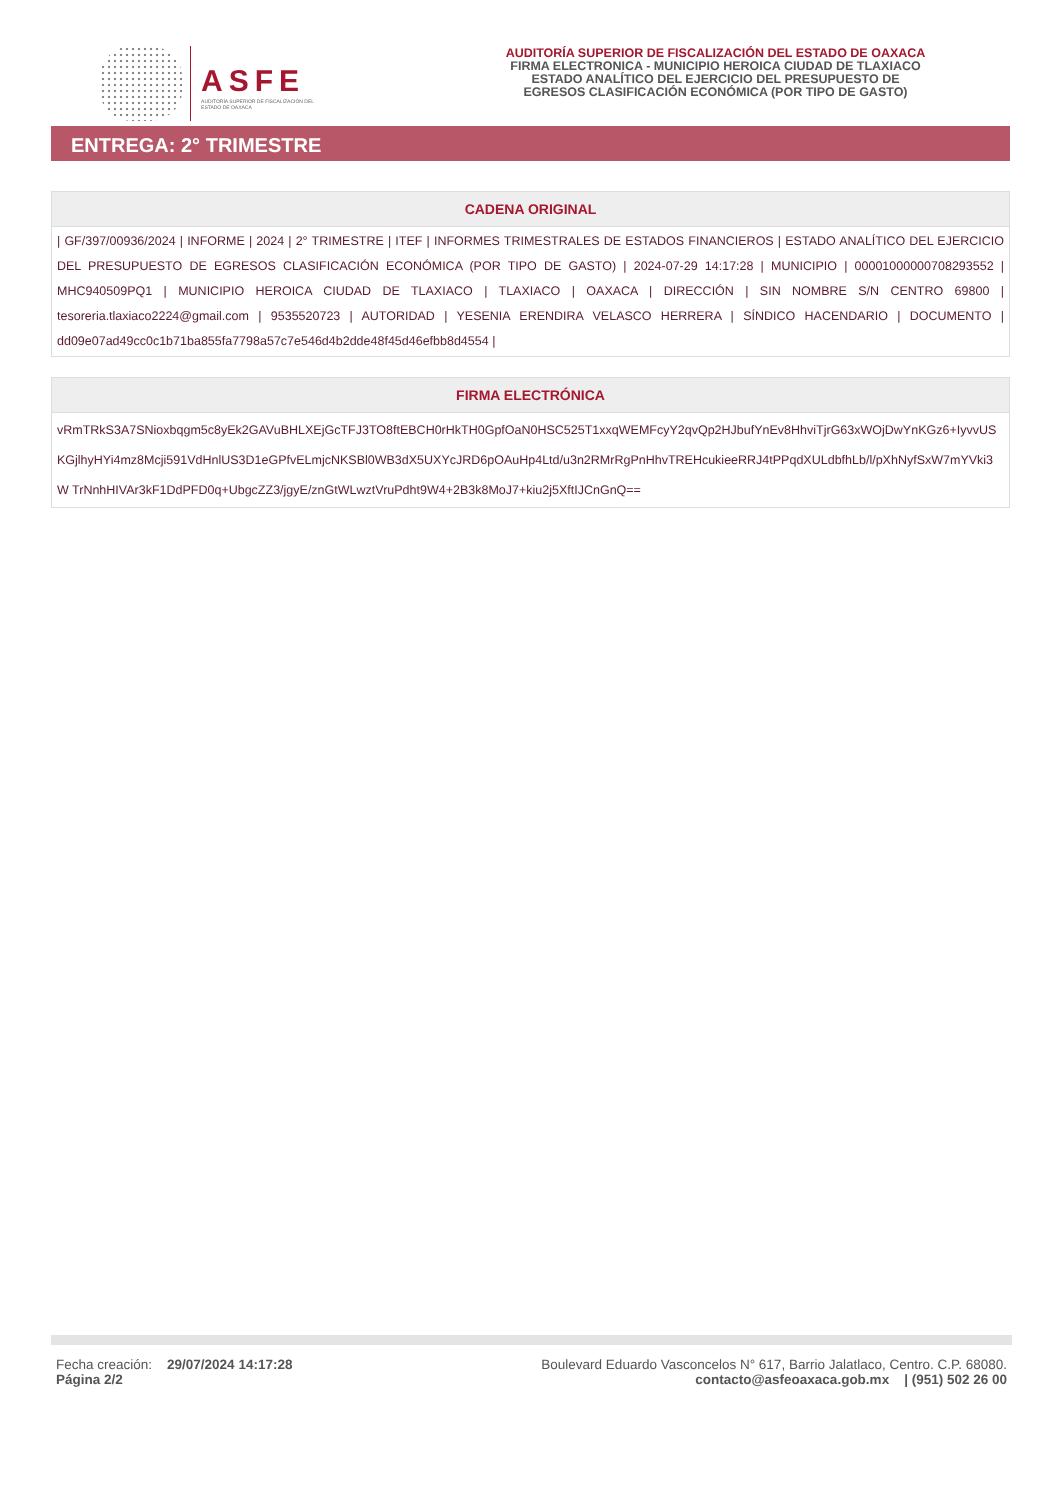ASFE
AUDITORÍA SUPERIOR DE FISCALIZACIÓN DEL ESTADO DE OAXACA
AUDITORÍA SUPERIOR DE FISCALIZACIÓN DEL ESTADO DE OAXACA
FIRMA ELECTRONICA - MUNICIPIO HEROICA CIUDAD DE TLAXIACO
ESTADO ANALÍTICO DEL EJERCICIO DEL PRESUPUESTO DE
EGRESOS CLASIFICACIÓN ECONÓMICA (POR TIPO DE GASTO)
ENTREGA: 2° TRIMESTRE
| CADENA ORIGINAL |
| --- |
| / GF/397/00936/2024 / INFORME / 2024 / 2° TRIMESTRE / ITEF / INFORMES TRIMESTRALES DE ESTADOS FINANCIEROS / ESTADO ANALÍTICO DEL EJERCICIO DEL PRESUPUESTO DE EGRESOS CLASIFICACIÓN ECONÓMICA (POR TIPO DE GASTO) / 2024-07-29 14:17:28 / MUNICIPIO / 00001000000708293552 / MHC940509PQ1 / MUNICIPIO HEROICA CIUDAD DE TLAXIACO / TLAXIACO / OAXACA / DIRECCIÓN / SIN NOMBRE S/N CENTRO 69800 / tesoreria.tlaxiaco2224@gmail.com / 9535520723 / AUTORIDAD / YESENIA ERENDIRA VELASCO HERRERA / SÍNDICO HACENDARIO / DOCUMENTO / dd09e07ad49cc0c1b71ba855fa7798a57c7e546d4b2dde48f45d46efbb8d4554 / |
| FIRMA ELECTRÓNICA |
| --- |
| vRmTRkS3A7SNioxbqgm5c8yEk2GAVuBHLXEjGcTFJ3TO8ftEBCH0rHkTH0GpfOaN0HSC525T1xxqWEMFcyY2qvQp2HJbufYnEv8HhviTjrG63xWOjDwYnKGz6+IyvvUS KGjlhyHYi4mz8Mcji591VdHnlUS3D1eGPfvELmjcNKSBl0WB3dX5UXYcJRD6pOAuHp4Ltd/u3n2RMrRgPnHhvTREHcukieeRRJ4tPPqdXULdbfhLb/l/pXhNyfSxW7mYVki3W TrNnhHIVAr3kF1DdPFD0q+UbgcZZ3/jgyE/znGtWLwztVruPdht9W4+2B3k8MoJ7+kiu2j5XftIJCnGnQ== |
Fecha creación: 29/07/2024 14:17:28
Página 2/2
Boulevard Eduardo Vasconcelos N° 617, Barrio Jalatlaco, Centro. C.P. 68080.
contacto@asfeoaxaca.gob.mx | (951) 502 26 00